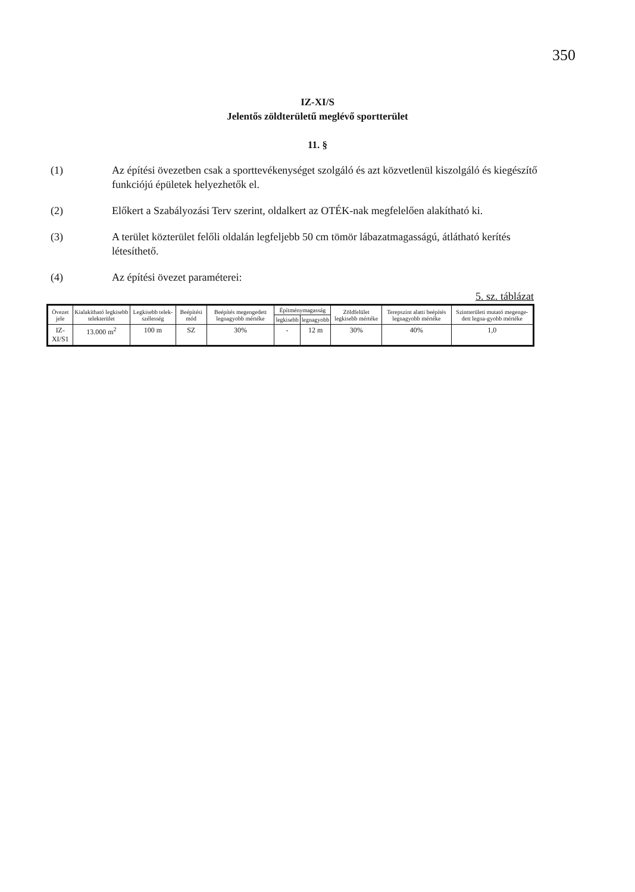350
IZ-XI/S
Jelentős zöldterületű meglévő sportterület
11. §
(1) Az építési övezetben csak a sporttevékenységet szolgáló és azt közvetlenül kiszolgáló és kiegészítő funkciójú épületek helyezhetők el.
(2) Előkert a Szabályozási Terv szerint, oldalkert az OTÉK-nak megfelelően alakítható ki.
(3) A terület közterület felőli oldalán legfeljebb 50 cm tömör lábazatmagasságú, átlátható kerítés létesíthető.
(4) Az építési övezet paraméterei:
5. sz. táblázat
| Övezet jele | Kialakítható legkisebb telekterület | Legkisebb telek-szélesség | Beépítési mód | Beépítés megengedett legnagyobb mértéke | Építménymagasság | | Zöldfelület legkisebb mértéke | Terepszint alatti beépítés legnagyobb mértéke | Szintterületi mutató megenge-dett legna-gyobb mértéke |
| --- | --- | --- | --- | --- | --- | --- | --- | --- | --- |
| | | | | | legkisebb | legnagyobb | | | |
| IZ-XI/S1 | 13.000 m<sup>2</sup> | 100 m | SZ | 30% | - | 12 m | 30% | 40% | 1,0 |